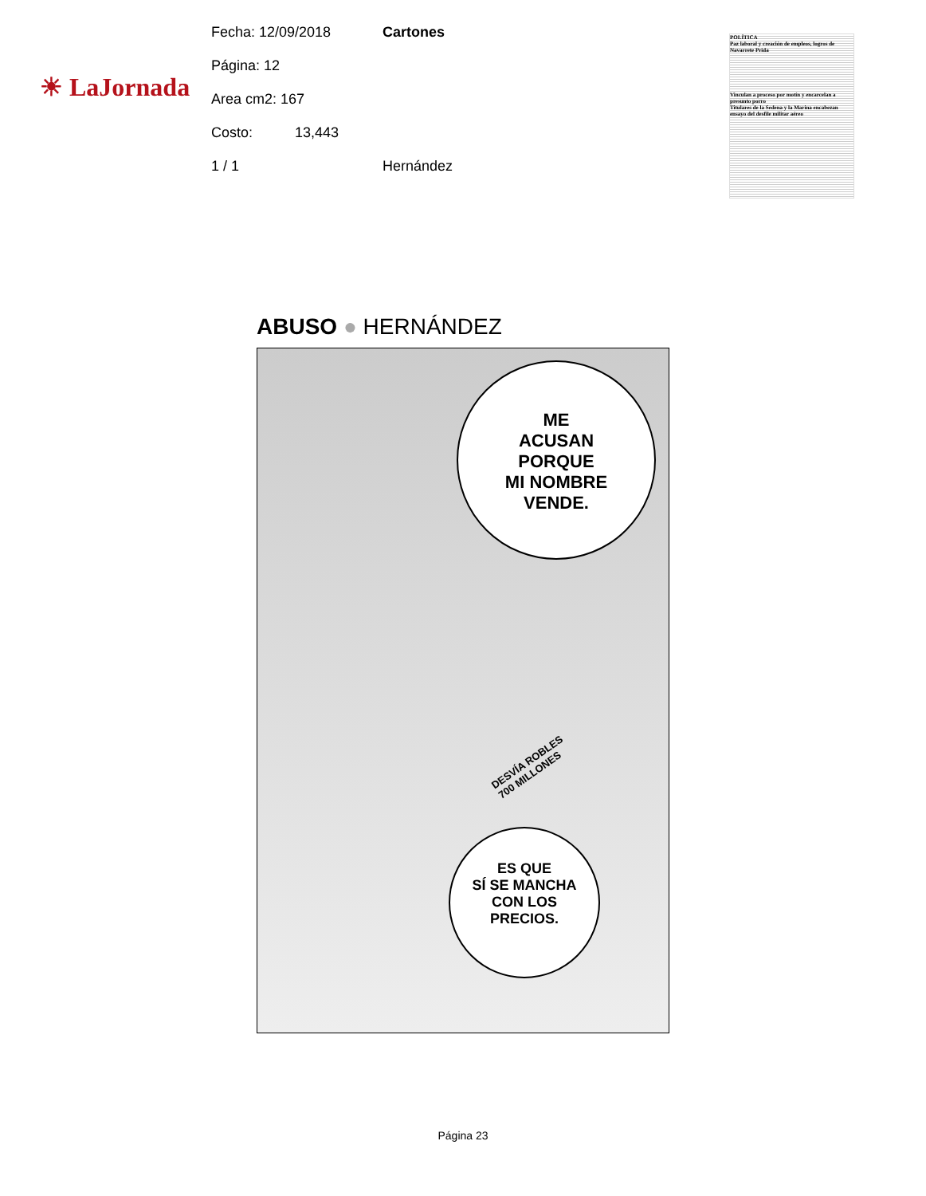☀ LaJornada
Fecha: 12/09/2018 Cartones
Página: 12
Area cm2: 167
Costo: 13,443
1 / 1 Hernández
POLÍTICA
Paz laboral y creación de empleos, logros de Navarrete Prida
Vinculan a proceso por motín y encarcelan a presunto porro
Titulares de la Sedena y la Marina encabezan ensayo del desfile militar aéreo
ABUSO ● HERNÁNDEZ
ME
ACUSAN
PORQUE
MI NOMBRE
VENDE.
DESVÍA ROBLES
700 MILLONES
ES QUE
SÍ SE MANCHA
CON LOS
PRECIOS.
Página 23